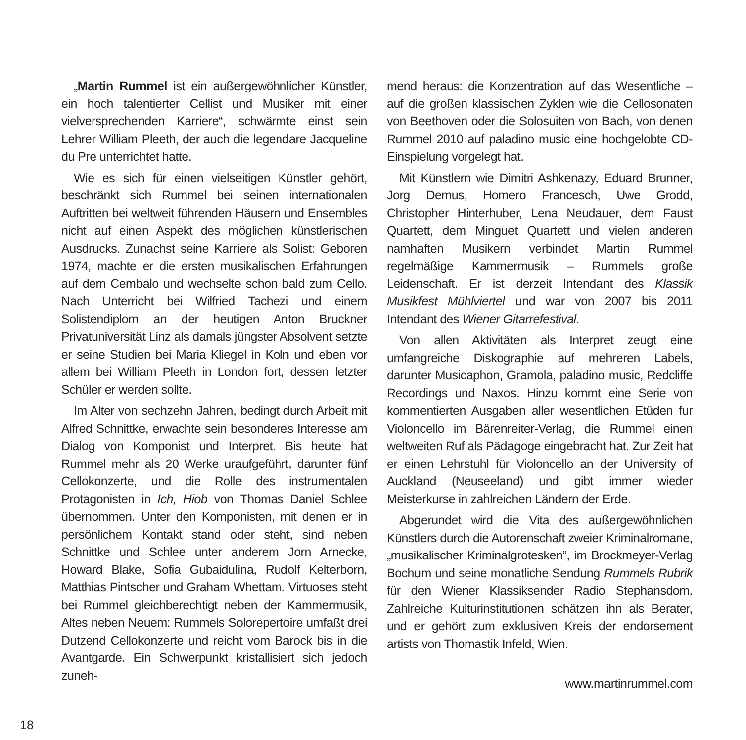„Martin Rummel ist ein außergewöhnlicher Künstler, ein hoch talentierter Cellist und Musiker mit einer vielversprechenden Karriere“, schwärmte einst sein Lehrer William Pleeth, der auch die legendare Jacqueline du Pre unterrichtet hatte.
Wie es sich für einen vielseitigen Künstler gehört, beschränkt sich Rummel bei seinen internationalen Auftritten bei weltweit führenden Häusern und Ensembles nicht auf einen Aspekt des möglichen künstlerischen Ausdrucks. Zunachst seine Karriere als Solist: Geboren 1974, machte er die ersten musikalischen Erfahrungen auf dem Cembalo und wechselte schon bald zum Cello. Nach Unterricht bei Wilfried Tachezi und einem Solistendiplom an der heutigen Anton Bruckner Privatuniversität Linz als damals jüngster Absolvent setzte er seine Studien bei Maria Kliegel in Koln und eben vor allem bei William Pleeth in London fort, dessen letzter Schüler er werden sollte.
Im Alter von sechzehn Jahren, bedingt durch Arbeit mit Alfred Schnittke, erwachte sein besonderes Interesse am Dialog von Komponist und Interpret. Bis heute hat Rummel mehr als 20 Werke uraufgeführt, darunter fünf Cellokonzerte, und die Rolle des instrumentalen Protagonisten in Ich, Hiob von Thomas Daniel Schlee übernommen. Unter den Komponisten, mit denen er in persönlichem Kontakt stand oder steht, sind neben Schnittke und Schlee unter anderem Jorn Arnecke, Howard Blake, Sofia Gubaidulina, Rudolf Kelterborn, Matthias Pintscher und Graham Whettam. Virtuoses steht bei Rummel gleichberechtigt neben der Kammermusik, Altes neben Neuem: Rummels Solorepertoire umfaßt drei Dutzend Cellokonzerte und reicht vom Barock bis in die Avantgarde. Ein Schwerpunkt kristallisiert sich jedoch zuneh-
mend heraus: die Konzentration auf das Wesentliche – auf die großen klassischen Zyklen wie die Cellosonaten von Beethoven oder die Solosuiten von Bach, von denen Rummel 2010 auf paladino music eine hochgelobte CD-Einspielung vorgelegt hat.
Mit Künstlern wie Dimitri Ashkenazy, Eduard Brunner, Jorg Demus, Homero Francesch, Uwe Grodd, Christopher Hinterhuber, Lena Neudauer, dem Faust Quartett, dem Minguet Quartett und vielen anderen namhaften Musikern verbindet Martin Rummel regelmäßige Kammermusik – Rummels große Leidenschaft. Er ist derzeit Intendant des Klassik Musikfest Mühlviertel und war von 2007 bis 2011 Intendant des Wiener Gitarrefestival.
Von allen Aktivitäten als Interpret zeugt eine umfangreiche Diskographie auf mehreren Labels, darunter Musicaphon, Gramola, paladino music, Redcliffe Recordings und Naxos. Hinzu kommt eine Serie von kommentierten Ausgaben aller wesentlichen Etüden fur Violoncello im Bärenreiter-Verlag, die Rummel einen weltweiten Ruf als Pädagoge eingebracht hat. Zur Zeit hat er einen Lehrstuhl für Violoncello an der University of Auckland (Neuseeland) und gibt immer wieder Meisterkurse in zahlreichen Ländern der Erde.
Abgerundet wird die Vita des außergewöhnlichen Künstlers durch die Autorenschaft zweier Kriminalromane, „musikalischer Kriminalgrotesken“, im Brockmeyer-Verlag Bochum und seine monatliche Sendung Rummels Rubrik für den Wiener Klassiksender Radio Stephansdom. Zahlreiche Kulturinstitutionen schätzen ihn als Berater, und er gehört zum exklusiven Kreis der endorsement artists von Thomastik Infeld, Wien.
www.martinrummel.com
18